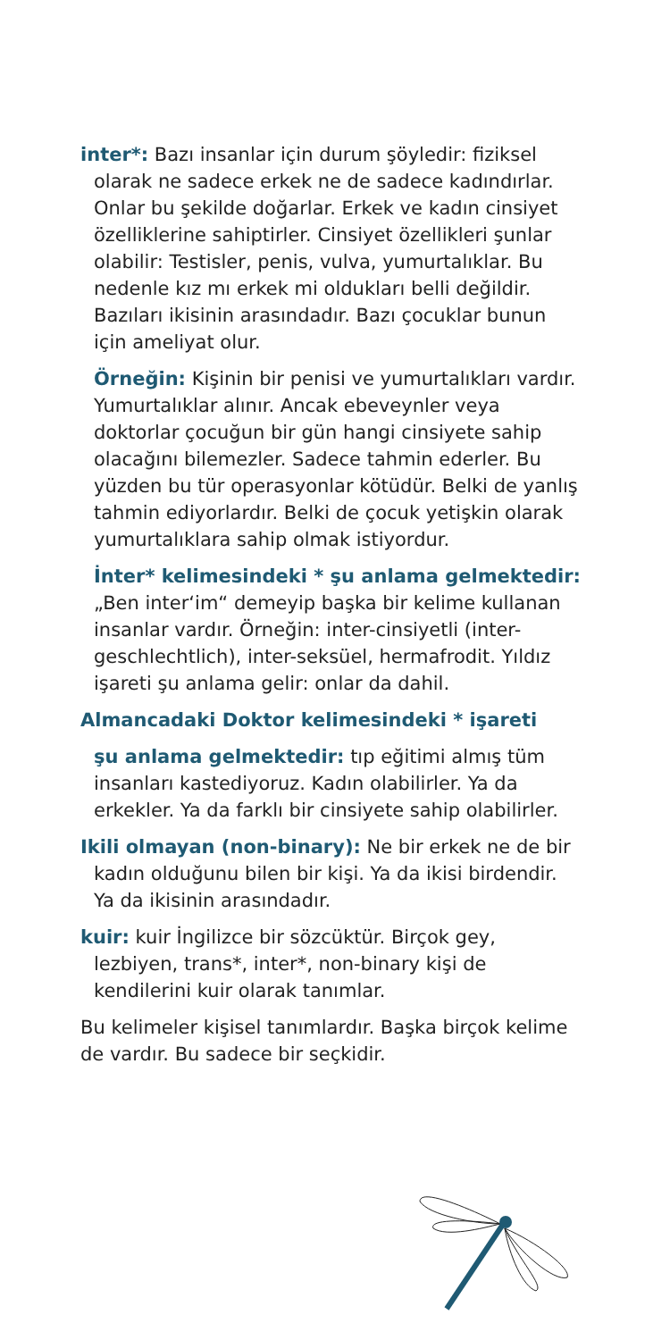inter*: Bazı insanlar için durum şöyledir: fiziksel olarak ne sadece erkek ne de sadece kadındırlar. Onlar bu şekilde doğarlar. Erkek ve kadın cinsiyet özelliklerine sahiptirler. Cinsiyet özellikleri şunlar olabilir: Testisler, penis, vulva, yumurtalıklar. Bu nedenle kız mı erkek mi oldukları belli değildir. Bazıları ikisinin arasındadır. Bazı çocuklar bunun için ameliyat olur.
Örneğin: Kişinin bir penisi ve yumurtalıkları vardır. Yumurtalıklar alınır. Ancak ebeveynler veya doktorlar çocuğun bir gün hangi cinsiyete sahip olacağını bilemezler. Sadece tahmin ederler. Bu yüzden bu tür operasyonlar kötüdür. Belki de yanlış tahmin ediyorlardır. Belki de çocuk yetişkin olarak yumurtalıklara sahip olmak istiyordur.
İnter* kelimesindeki * şu anlama gelmektedir: „Ben inter‘im“ demeyip başka bir kelime kullanan insanlar vardır. Örneğin: inter-cinsiyetli (inter-geschlechtlich), inter-seksüel, hermafrodit. Yıldız işareti şu anlama gelir: onlar da dahil.
Almancadaki Doktor kelimesindeki * işareti
şu anlama gelmektedir: tıp eğitimi almış tüm insanları kastediyoruz. Kadın olabilirler. Ya da erkekler. Ya da farklı bir cinsiyete sahip olabilirler.
Ikili olmayan (non-binary): Ne bir erkek ne de bir kadın olduğunu bilen bir kişi. Ya da ikisi birdendir. Ya da ikisinin arasındadır.
kuir: kuir İngilizce bir sözcüktür. Birçok gey, lezbiyen, trans*, inter*, non-binary kişi de kendilerini kuir olarak tanımlar.
Bu kelimeler kişisel tanımlardır. Başka birçok kelime de vardır. Bu sadece bir seçkidir.